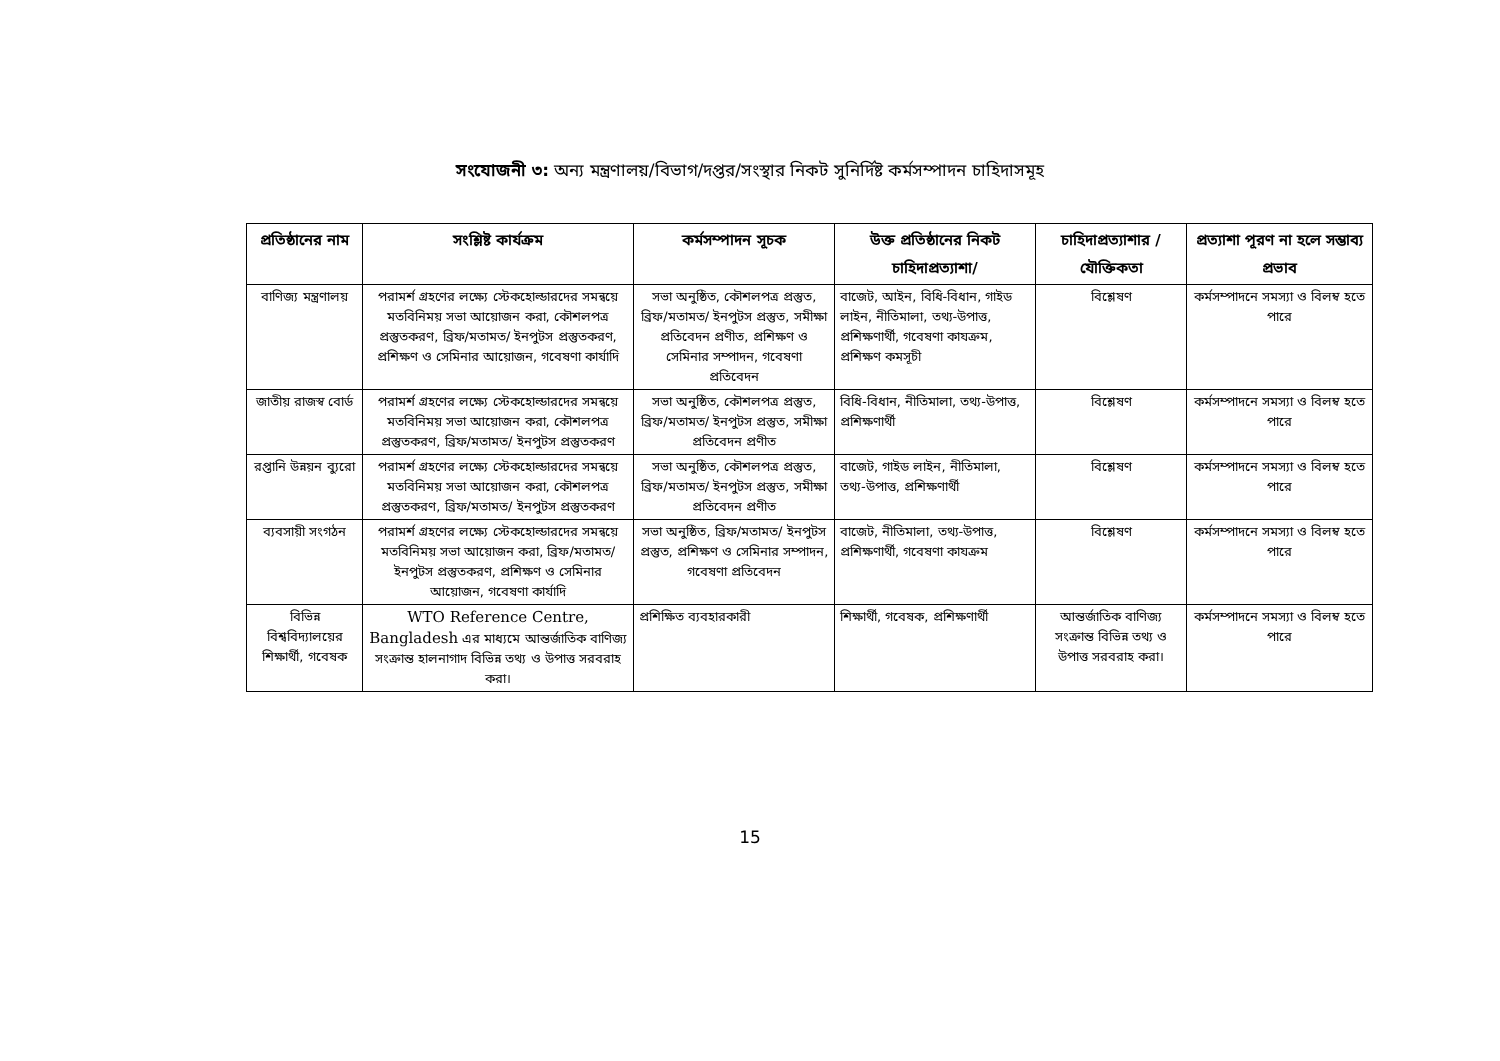সংযোজনী ৩: অন্য মন্ত্রণালয়/বিভাগ/দপ্তর/সংস্থার নিকট সুনির্দিষ্ট কর্মসম্পাদন চাহিদাসমূহ
| প্রতিষ্ঠানের নাম | সংশ্লিষ্ট কার্যক্রম | কর্মসম্পাদন সূচক | উক্ত প্রতিষ্ঠানের নিকট চাহিদাপ্রত্যাশা/ | চাহিদাপ্রত্যাশার / যৌক্তিকতা | প্রত্যাশা পূরণ না হলে সম্ভাব্য প্রভাব |
| --- | --- | --- | --- | --- | --- |
| বাণিজ্য মন্ত্রণালয় | পরামর্শ গ্রহণের লক্ষ্যে স্টেকহোল্ডারদের সমন্বয়ে মতবিনিময় সভা আয়োজন করা, কৌশলপত্র প্রস্তুতকরণ, ব্রিফ/মতামত/ ইনপুটস প্রস্তুতকরণ, প্রশিক্ষণ ও সেমিনার আয়োজন, গবেষণা কার্যাদি | সভা অনুষ্ঠিত, কৌশলপত্র প্রস্তুত, ব্রিফ/মতামত/ ইনপুটস প্রস্তুত, সমীক্ষা প্রতিবেদন প্রণীত, প্রশিক্ষণ ও সেমিনার সম্পাদন, গবেষণা প্রতিবেদন | বাজেট, আইন, বিধি-বিধান, গাইড লাইন, নীতিমালা, তথ্য-উপাত্ত, প্রশিক্ষণার্থী, গবেষণা কাযক্রম, প্রশিক্ষণ কমসূচী | বিশ্লেষণ | কর্মসম্পাদনে সমস্যা ও বিলম্ব হতে পারে |
| জাতীয় রাজস্ব বোর্ড | পরামর্শ গ্রহণের লক্ষ্যে স্টেকহোল্ডারদের সমন্বয়ে মতবিনিময় সভা আয়োজন করা, কৌশলপত্র প্রস্তুতকরণ, ব্রিফ/মতামত/ ইনপুটস প্রস্তুতকরণ | সভা অনুষ্ঠিত, কৌশলপত্র প্রস্তুত, ব্রিফ/মতামত/ ইনপুটস প্রস্তুত, সমীক্ষা প্রতিবেদন প্রণীত | বিধি-বিধান, নীতিমালা, তথ্য-উপাত্ত, প্রশিক্ষণার্থী | বিশ্লেষণ | কর্মসম্পাদনে সমস্যা ও বিলম্ব হতে পারে |
| রপ্তানি উন্নয়ন ব্যুরো | পরামর্শ গ্রহণের লক্ষ্যে স্টেকহোল্ডারদের সমন্বয়ে মতবিনিময় সভা আয়োজন করা, কৌশলপত্র প্রস্তুতকরণ, ব্রিফ/মতামত/ ইনপুটস প্রস্তুতকরণ | সভা অনুষ্ঠিত, কৌশলপত্র প্রস্তুত, ব্রিফ/মতামত/ ইনপুটস প্রস্তুত, সমীক্ষা প্রতিবেদন প্রণীত | বাজেট, গাইড লাইন, নীতিমালা, তথ্য-উপাত্ত, প্রশিক্ষণার্থী | বিশ্লেষণ | কর্মসম্পাদনে সমস্যা ও বিলম্ব হতে পারে |
| ব্যবসায়ী সংগঠন | পরামর্শ গ্রহণের লক্ষ্যে স্টেকহোল্ডারদের সমন্বয়ে মতবিনিময় সভা আয়োজন করা, ব্রিফ/মতামত/ ইনপুটস প্রস্তুতকরণ, প্রশিক্ষণ ও সেমিনার আয়োজন, গবেষণা কার্যাদি | সভা অনুষ্ঠিত, ব্রিফ/মতামত/ ইনপুটস প্রস্তুত, প্রশিক্ষণ ও সেমিনার সম্পাদন, গবেষণা প্রতিবেদন | বাজেট, নীতিমালা, তথ্য-উপাত্ত, প্রশিক্ষণার্থী, গবেষণা কাযক্রম | বিশ্লেষণ | কর্মসম্পাদনে সমস্যা ও বিলম্ব হতে পারে |
| বিভিন্ন বিশ্ববিদ্যালয়ের শিক্ষার্থী, গবেষক | WTO Reference Centre, Bangladesh এর মাধ্যমে আন্তর্জাতিক বাণিজ্য সংক্রান্ত হালনাগাদ বিভিন্ন তথ্য ও উপাত্ত সরবরাহ করা। | প্রশিক্ষিত ব্যবহারকারী | শিক্ষার্থী, গবেষক, প্রশিক্ষণার্থী | আন্তর্জাতিক বাণিজ্য সংক্রান্ত বিভিন্ন তথ্য ও উপাত্ত সরবরাহ করা। | কর্মসম্পাদনে সমস্যা ও বিলম্ব হতে পারে |
15